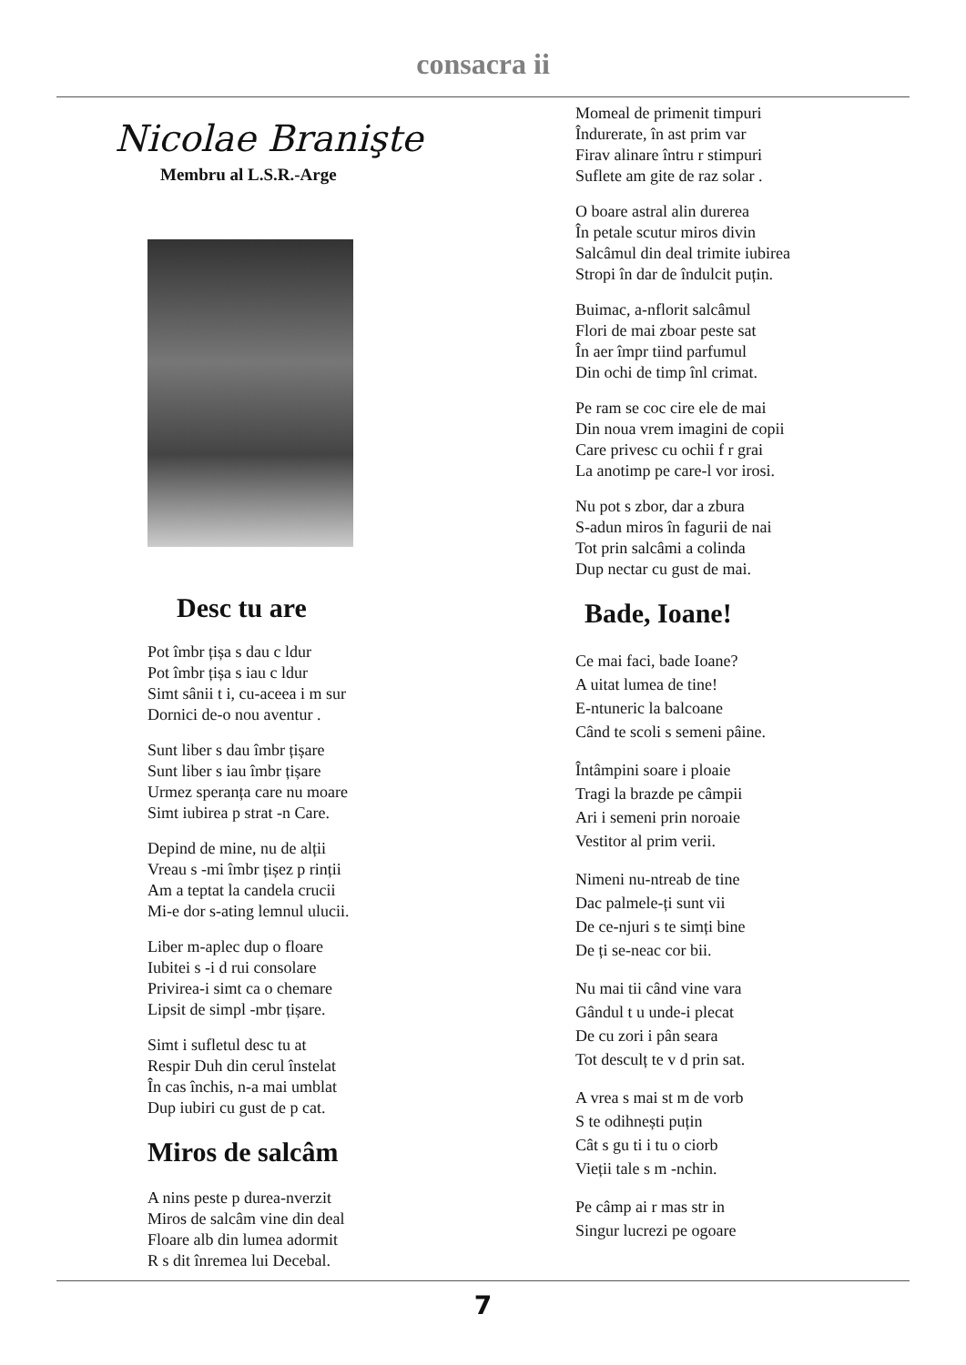consacra ii
Nicolae Branişte
Membru al L.S.R.-Arge
Desc tu are
Pot îmbr țișa s dau c ldur
Pot îmbr țișa s iau c ldur
Simt sânii t i, cu-aceea i m sur
Dornici de-o nou aventur .
Sunt liber s dau îmbr țișare
Sunt liber s iau îmbr țișare
Urmez speranța care nu moare
Simt iubirea p strat -n Care.
Depind de mine, nu de alții
Vreau s -mi îmbr țișez p rinții
Am a teptat la candela crucii
Mi-e dor s-ating lemnul ulucii.
Liber m-aplec dup o floare
Iubitei s -i d rui consolare
Privirea-i simt ca o chemare
Lipsit de simpl -mbr țișare.
Simt i sufletul desc tu at
Respir Duh din cerul înstelat
În cas închis, n-a mai umblat
Dup iubiri cu gust de p cat.
Miros de salcâm
A nins peste p durea-nverzit
Miros de salcâm vine din deal
Floare alb din lumea adormit
R s dit înremea lui Decebal.
Momeal de primenit timpuri
Îndurerate, în ast prim var
Firav alinare întru r stimpuri
Suflete am gite de raz solar .
O boare astral alin durerea
În petale scutur miros divin
Salcâmul din deal trimite iubirea
Stropi în dar de îndulcit puțin.
Buimac, a-nflorit salcâmul
Flori de mai zboar peste sat
În aer împr tiind parfumul
Din ochi de timp înl crimat.
Pe ram se coc cire ele de mai
Din noua vrem imagini de copii
Care privesc cu ochii f r grai
La anotimp pe care-l vor irosi.
Nu pot s zbor, dar a zbura
S-adun miros în fagurii de nai
Tot prin salcâmi a colinda
Dup nectar cu gust de mai.
Bade, Ioane!
Ce mai faci, bade Ioane?
A uitat lumea de tine!
E-ntuneric la balcoane
Când te scoli s semeni pâine.
Întâmpini soare i ploaie
Tragi la brazde pe câmpii
Ari i semeni prin noroaie
Vestitor al prim verii.
Nimeni nu-ntreab de tine
Dac palmele-ți sunt vii
De ce-njuri s te simți bine
De ți se-neac cor bii.
Nu mai tii când vine vara
Gândul t u unde-i plecat
De cu zori i pân seara
Tot desculț te v d prin sat.
A vrea s mai st m de vorb
S te odihnești puțin
Cât s gu ti i tu o ciorb
Vieții tale s m -nchin.
Pe câmp ai r mas str in
Singur lucrezi pe ogoare
7